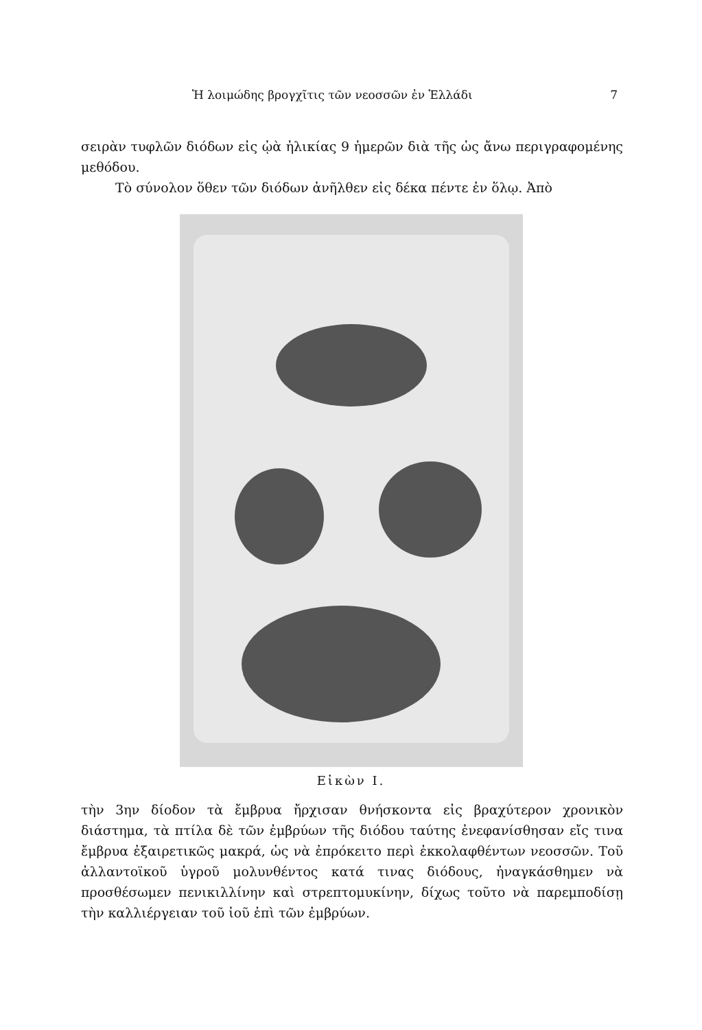Ἡ λοιμώδης βρογχῖτις τῶν νεοσσῶν ἐν Ἑλλάδι 7
σειρὰν τυφλῶν διόδων εἰς ᾠὰ ἡλικίας 9 ἡμερῶν διὰ τῆς ὡς ἄνω περιγραφομένης μεθόδου.
Τὸ σύνολον ὅθεν τῶν διόδων ἀνῆλθεν εἰς δέκα πέντε ἐν ὅλῳ. Ἀπὸ
Εἰκὼν I.
τὴν 3ην δίοδον τὰ ἔμβρυα ἤρχισαν θνήσκοντα εἰς βραχύτερον χρονικὸν διάστημα, τὰ πτίλα δὲ τῶν ἐμβρύων τῆς διόδου ταύτης ἐνεφανίσθησαν εἴς τινα ἔμβρυα ἐξαιρετικῶς μακρά, ὡς νὰ ἐπρόκειτο περὶ ἐκκολαφθέντων νεοσσῶν. Τοῦ ἀλλαντοϊκοῦ ὑγροῦ μολυνθέντος κατά τινας διόδους, ἠναγκάσθημεν νὰ προσθέσωμεν πενικιλλίνην καὶ στρεπτομυκίνην, δίχως τοῦτο νὰ παρεμποδίσῃ τὴν καλλιέργειαν τοῦ ἰοῦ ἐπὶ τῶν ἐμβρύων.